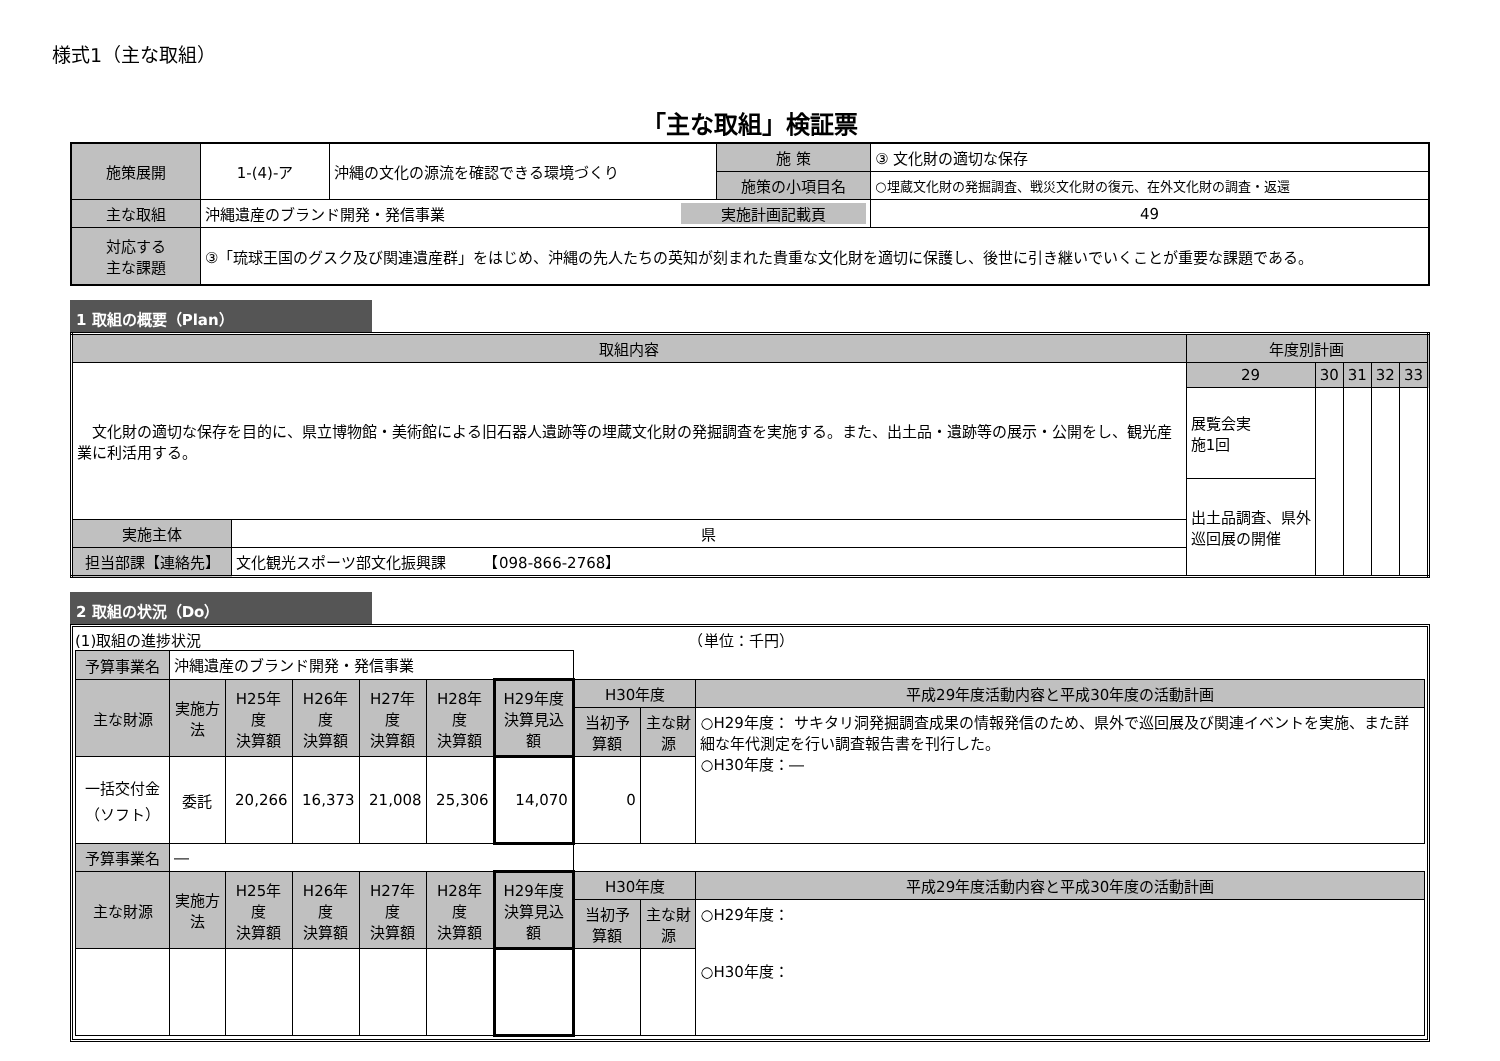様式1（主な取組）
「主な取組」検証票
| 施策展開 | 1-(4)-ア | 沖縄の文化の源流を確認できる環境づくり | 施 策 | ③ 文化財の適切な保存 | |
| | | | 施策の小項目名 | ○埋蔵文化財の発掘調査、戦災文化財の復元、在外文化財の調査・返還 | |
| 主な取組 | 沖縄遺産のブランド開発・発信事業 実施計画記載頁 | | | | 49 |
| 対応する 主な課題 | ③「琉球王国のグスク及び関連遺産群」をはじめ、沖縄の先人たちの英知が刻まれた貴重な文化財を適切に保護し、後世に引き継いでいくことが重要な課題である。 | | | | |
1 取組の概要（Plan）
| 取組内容 | | 年度別計画 | | | | |
| 文化財の適切な保存を目的に、県立博物館・美術館による旧石器人遺跡等の埋蔵文化財の発掘調査を実施する。また、出土品・遺跡等の展示・公開をし、観光産業に利活用する。 | | 29 | 30 | 31 | 32 | 33 |
| | | 展覧会実 施1回 | | | | |
| | | 出土品調査、県外巡回展の開催 | | | | |
| 実施主体 | 県 | | | | | |
| 担当部課【連絡先】 | 文化観光スポーツ部文化振興課 【098-866-2768】 | | | | | |
2 取組の状況（Do）
(1)取組の進捗状況　　　　　　　　　　　　　　　　　　　　　　　　　　　　　　　　　（単位：千円）
| 予算事業名 | 沖縄遺産のブランド開発・発信事業 | | | | | | | | |
| 主な財源 | 実施方法 | H25年度 決算額 | H26年度 決算額 | H27年度 決算額 | H28年度 決算額 | H29年度 決算見込額 | H30年度 | | 平成29年度活動内容と平成30年度の活動計画 |
| | | | | | | | 当初予算額 | 主な財源 | ○H29年度： サキタリ洞発掘調査成果の情報発信のため、県外で巡回展及び関連イベントを実施、また詳細な年代測定を行い調査報告書を刊行した。 ○H30年度：― |
| 一括交付金 （ソフト） | 委託 | 20,266 | 16,373 | 21,008 | 25,306 | 14,070 | 0 | | |
| 予算事業名 | ― | | | | | | | | |
| 主な財源 | 実施方法 | H25年度 決算額 | H26年度 決算額 | H27年度 決算額 | H28年度 決算額 | H29年度 決算見込額 | H30年度 | | 平成29年度活動内容と平成30年度の活動計画 |
| | | | | | | | 当初予算額 | 主な財源 | ○H29年度： ○H30年度： |